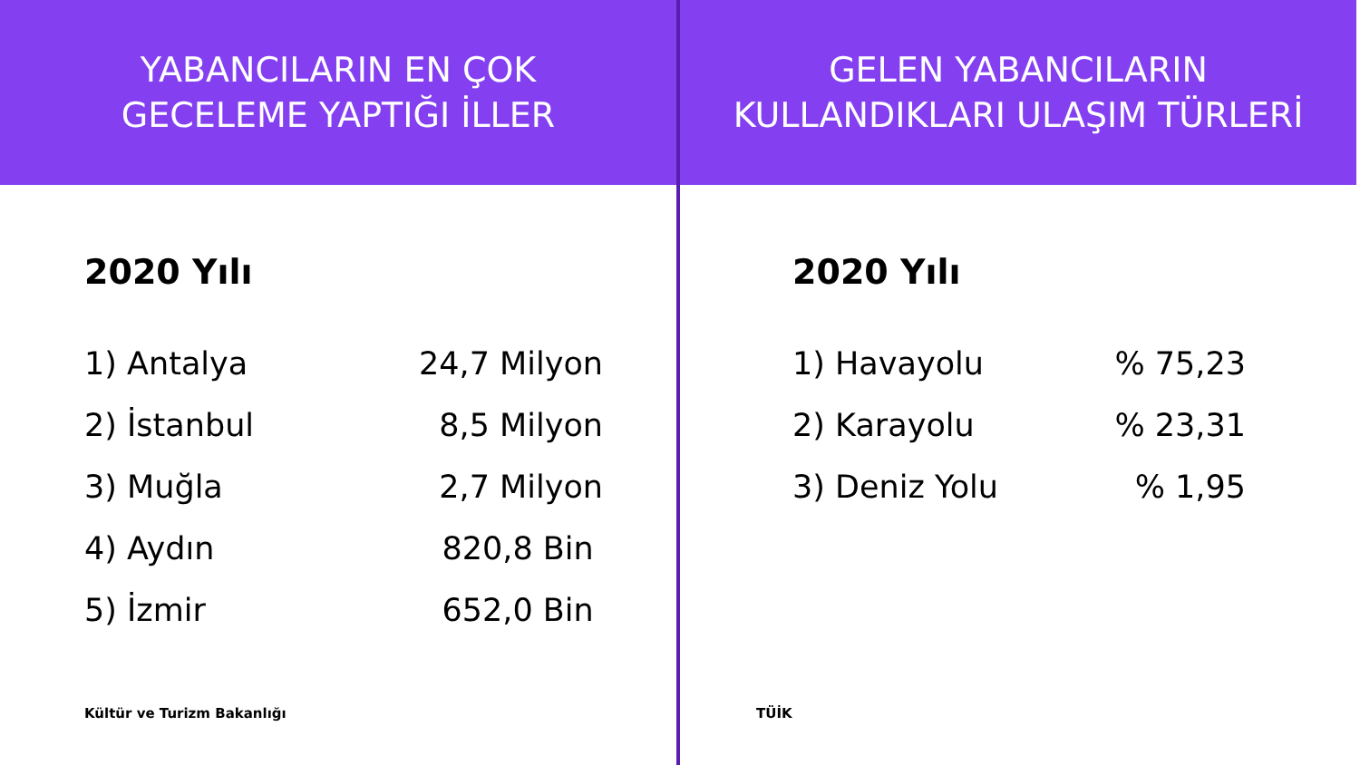YABANCILARIN EN ÇOK
GECELEME YAPTIĞI İLLER
2020 Yılı
| 1) Antalya | 24,7 Milyon |
| 2) İstanbul | 8,5 Milyon |
| 3) Muğla | 2,7 Milyon |
| 4) Aydın | 820,8 Bin |
| 5) İzmir | 652,0 Bin |
Kültür ve Turizm Bakanlığı
GELEN YABANCILARIN
KULLANDIKLARI ULAŞIM TÜRLERİ
2020 Yılı
| 1) Havayolu | % 75,23 |
| 2) Karayolu | % 23,31 |
| 3) Deniz Yolu | % 1,95 |
TÜİK